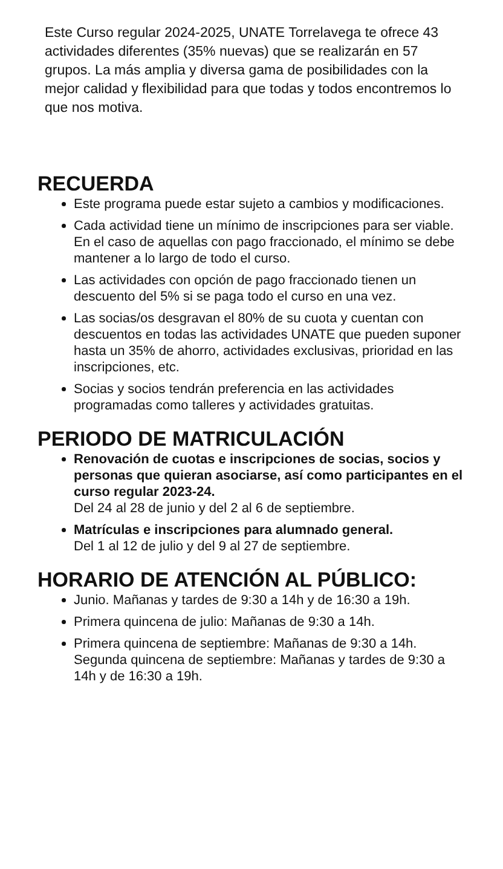Este Curso regular 2024-2025, UNATE Torrelavega te ofrece 43 actividades diferentes (35% nuevas) que se realizarán en 57 grupos. La más amplia y diversa gama de posibilidades con la mejor calidad y flexibilidad para que todas y todos encontremos lo que nos motiva.
RECUERDA
Este programa puede estar sujeto a cambios y modificaciones.
Cada actividad tiene un mínimo de inscripciones para ser viable. En el caso de aquellas con pago fraccionado, el mínimo se debe mantener a lo largo de todo el curso.
Las actividades con opción de pago fraccionado tienen un descuento del 5% si se paga todo el curso en una vez.
Las socias/os desgravan el 80% de su cuota y cuentan con descuentos en todas las actividades UNATE que pueden suponer hasta un 35% de ahorro, actividades exclusivas, prioridad en las inscripciones, etc.
Socias y socios tendrán preferencia en las actividades programadas como talleres y actividades gratuitas.
PERIODO DE MATRICULACIÓN
Renovación de cuotas e inscripciones de socias, socios y personas que quieran asociarse, así como participantes en el curso regular 2023-24.
Del 24 al 28 de junio y del 2 al 6 de septiembre.
Matrículas e inscripciones para alumnado general.
Del 1 al 12 de julio y del 9 al 27 de septiembre.
HORARIO DE ATENCIÓN AL PÚBLICO:
Junio. Mañanas y tardes de 9:30 a 14h y de 16:30 a 19h.
Primera quincena de julio: Mañanas de 9:30 a 14h.
Primera quincena de septiembre: Mañanas de 9:30 a 14h. Segunda quincena de septiembre: Mañanas y tardes de 9:30 a 14h y de 16:30 a 19h.